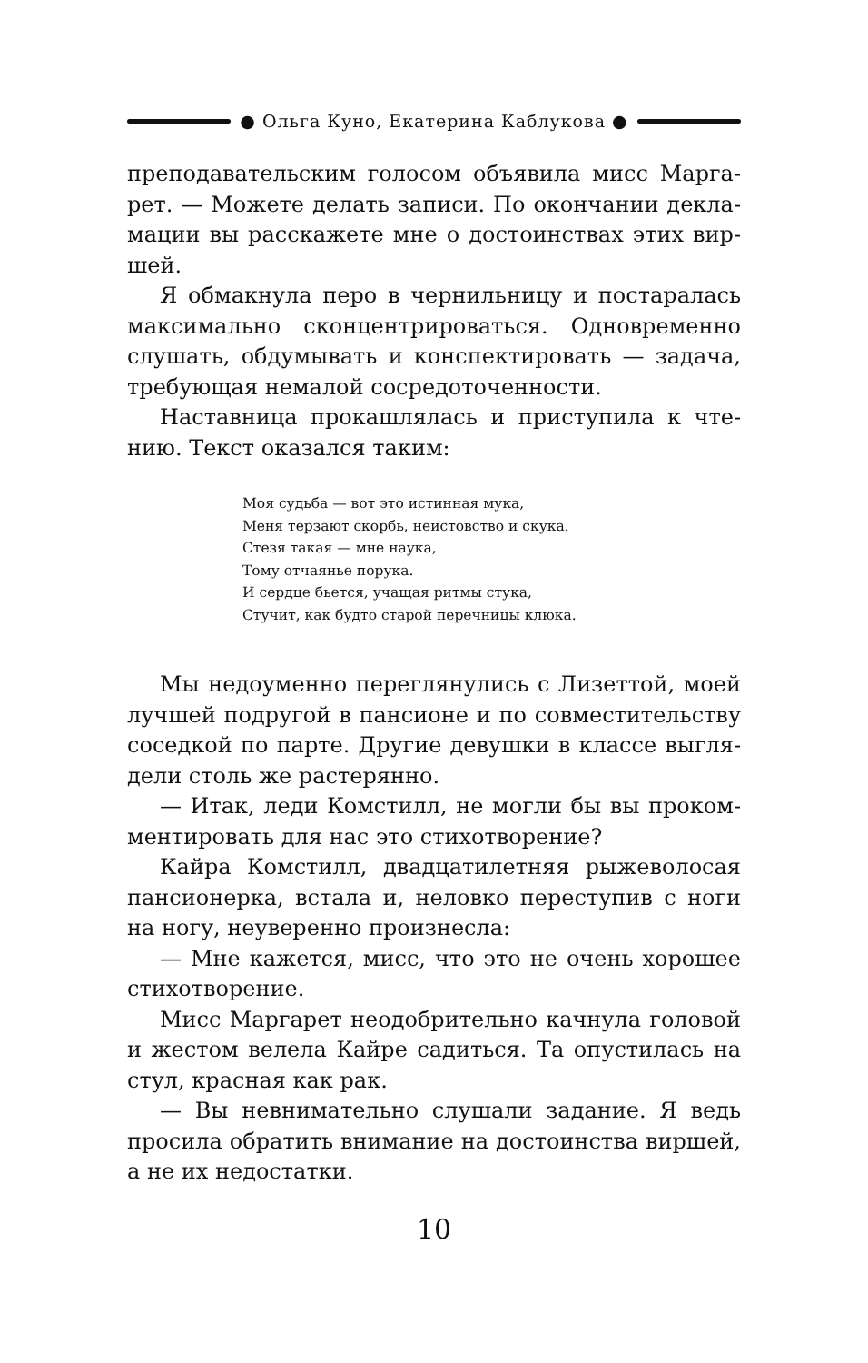● Ольга Куно, Екатерина Каблукова ●
преподавательским голосом объявила мисс Марга­рет. — Можете делать записи. По окончании декла­мации вы расскажете мне о достоинствах этих вир­шей.
Я обмакнула перо в чернильницу и постаралась максимально сконцентрироваться. Одновременно слушать, обдумывать и конспектировать — задача, требующая немалой сосредоточенности.
Наставница прокашлялась и приступила к чте­нию. Текст оказался таким:
Моя судьба — вот это истинная мука,
Меня терзают скорбь, неистовство и скука.
Стезя такая — мне наука,
Тому отчаянье порука.
И сердце бьется, учащая ритмы стука,
Стучит, как будто старой перечницы клюка.
Мы недоуменно переглянулись с Лизеттой, моей лучшей подругой в пансионе и по совместительству соседкой по парте. Другие девушки в классе выгля­дели столь же растерянно.
— Итак, леди Комстилл, не могли бы вы проком­ментировать для нас это стихотворение?
Кайра Комстилл, двадцатилетняя рыжеволосая пансионерка, встала и, неловко переступив с ноги на ногу, неуверенно произнесла:
— Мне кажется, мисс, что это не очень хорошее стихотворение.
Мисс Маргарет неодобрительно качнула головой и жестом велела Кайре садиться. Та опустилась на стул, красная как рак.
— Вы невнимательно слушали задание. Я ведь просила обратить внимание на достоинства виршей, а не их недостатки.
10